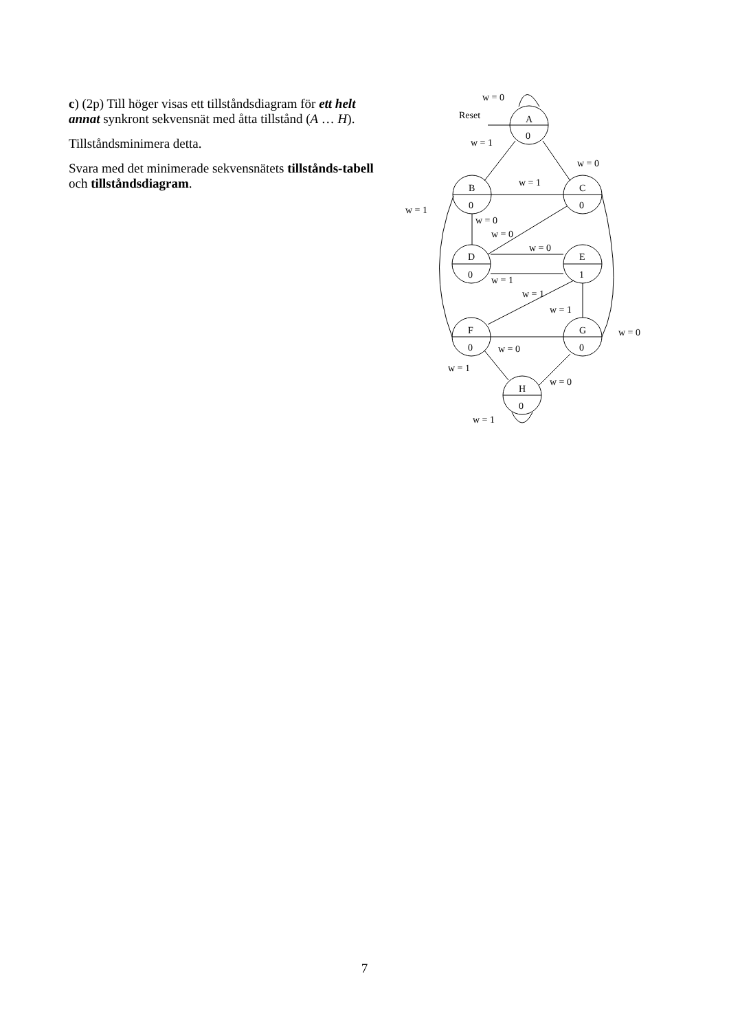c) (2p) Till höger visas ett tillståndsdiagram för ett helt annat synkront sekvensnät med åtta tillstånd (A … H).
Tillståndsminimera detta.
Svara med det minimerade sekvensnätets tillstånds-tabell och tillståndsdiagram.
A
0
B
0
C
0
D
0
E
1
F
0
G
0
H
0
w = 0
Reset
w = 1
w = 0
w = 1
w = 1
w = 0
w = 0
w = 0
w = 1
w = 1
w = 1
w = 0
w = 0
w = 1
w = 0
w = 1
7